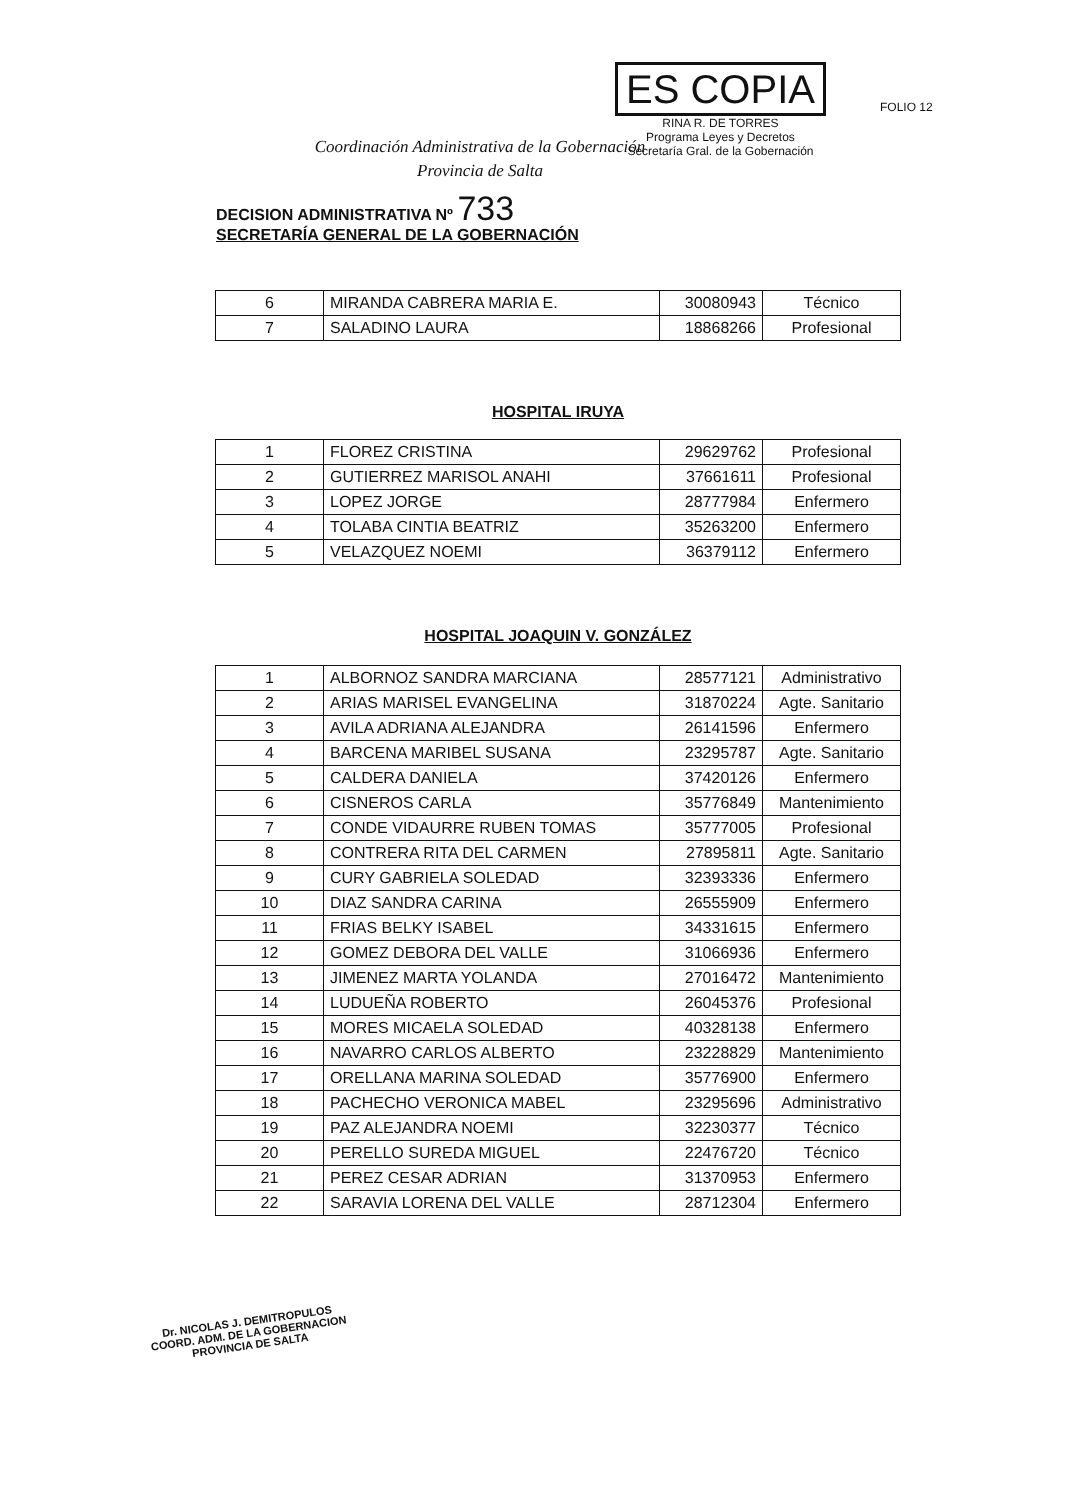Coordinación Administrativa de la Gobernación
Provincia de Salta
ES COPIA
RINA R. DE TORRES
Programa Leyes y Decretos
Secretaría Gral. de la Gobernación
FOLIO 12
DECISION ADMINISTRATIVA Nº 733
SECRETARÍA GENERAL DE LA GOBERNACIÓN
| 6 | MIRANDA CABRERA MARIA E. | 30080943 | Técnico |
| 7 | SALADINO LAURA | 18868266 | Profesional |
HOSPITAL IRUYA
| 1 | FLOREZ CRISTINA | 29629762 | Profesional |
| 2 | GUTIERREZ MARISOL ANAHI | 37661611 | Profesional |
| 3 | LOPEZ JORGE | 28777984 | Enfermero |
| 4 | TOLABA CINTIA BEATRIZ | 35263200 | Enfermero |
| 5 | VELAZQUEZ NOEMI | 36379112 | Enfermero |
HOSPITAL JOAQUIN V. GONZÁLEZ
| 1 | ALBORNOZ SANDRA MARCIANA | 28577121 | Administrativo |
| 2 | ARIAS MARISEL EVANGELINA | 31870224 | Agte. Sanitario |
| 3 | AVILA ADRIANA ALEJANDRA | 26141596 | Enfermero |
| 4 | BARCENA MARIBEL SUSANA | 23295787 | Agte. Sanitario |
| 5 | CALDERA DANIELA | 37420126 | Enfermero |
| 6 | CISNEROS CARLA | 35776849 | Mantenimiento |
| 7 | CONDE VIDAURRE RUBEN TOMAS | 35777005 | Profesional |
| 8 | CONTRERA RITA DEL CARMEN | 27895811 | Agte. Sanitario |
| 9 | CURY GABRIELA SOLEDAD | 32393336 | Enfermero |
| 10 | DIAZ SANDRA CARINA | 26555909 | Enfermero |
| 11 | FRIAS BELKY ISABEL | 34331615 | Enfermero |
| 12 | GOMEZ DEBORA DEL VALLE | 31066936 | Enfermero |
| 13 | JIMENEZ MARTA YOLANDA | 27016472 | Mantenimiento |
| 14 | LUDUEÑA ROBERTO | 26045376 | Profesional |
| 15 | MORES MICAELA SOLEDAD | 40328138 | Enfermero |
| 16 | NAVARRO CARLOS ALBERTO | 23228829 | Mantenimiento |
| 17 | ORELLANA MARINA SOLEDAD | 35776900 | Enfermero |
| 18 | PACHECHO VERONICA MABEL | 23295696 | Administrativo |
| 19 | PAZ ALEJANDRA NOEMI | 32230377 | Técnico |
| 20 | PERELLO SUREDA MIGUEL | 22476720 | Técnico |
| 21 | PEREZ CESAR ADRIAN | 31370953 | Enfermero |
| 22 | SARAVIA LORENA DEL VALLE | 28712304 | Enfermero |
Dr. NICOLAS J. DEMITROPULOS
COORD. ADM. DE LA GOBERNACION
PROVINCIA DE SALTA